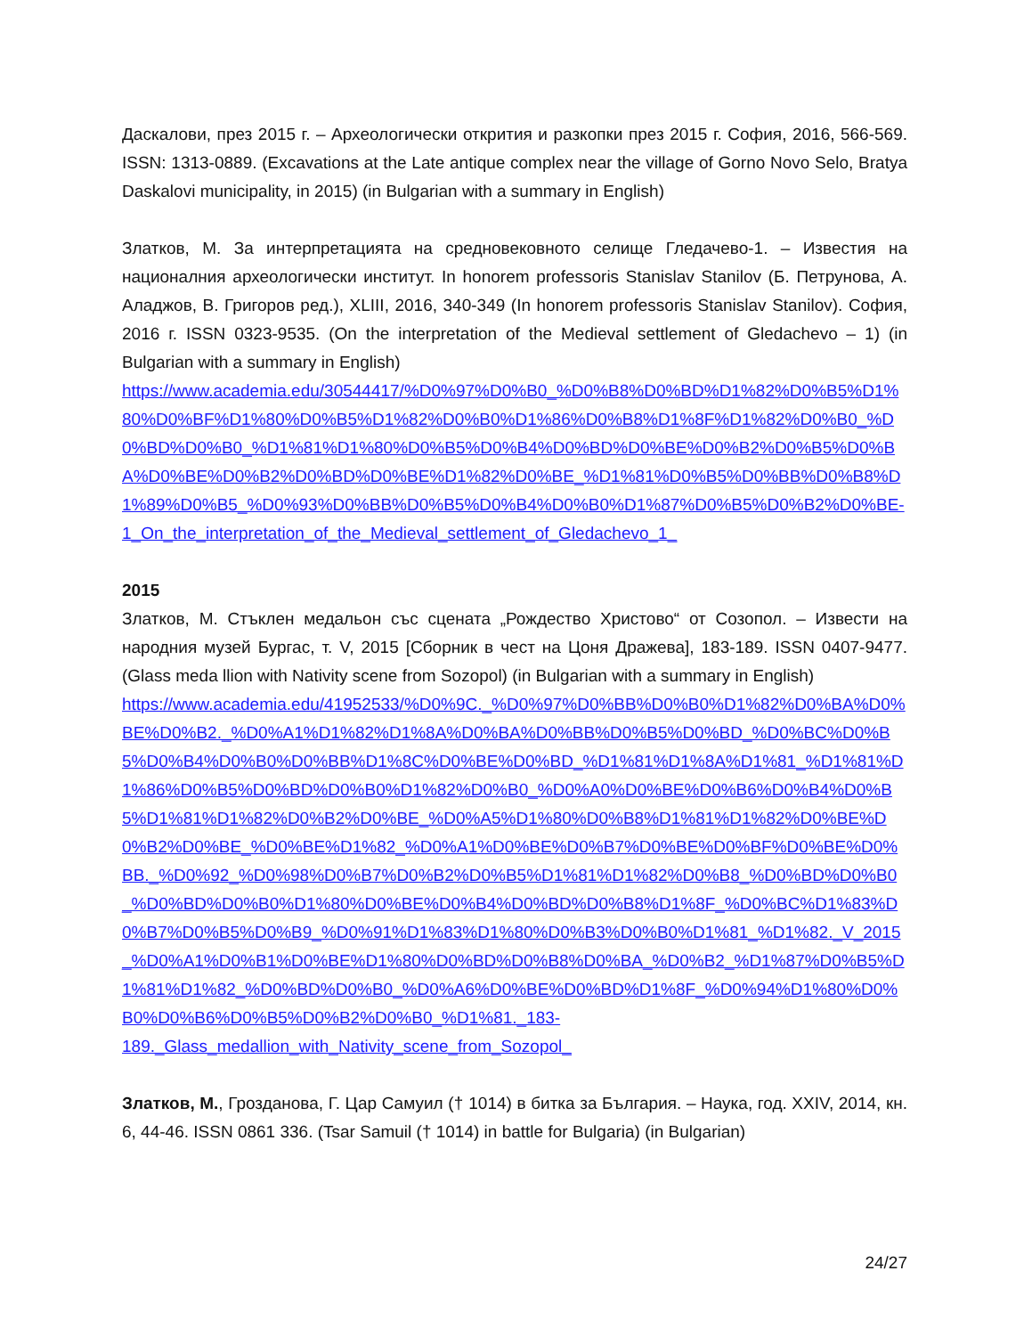Даскалови, през 2015 г. – Археологически открития и разкопки през 2015 г. София, 2016, 566-569. ISSN: 1313-0889. (Excavations at the Late antique complex near the village of Gorno Novo Selo, Bratya Daskalovi municipality, in 2015) (in Bulgarian with a summary in English)
Златков, М. За интерпретацията на средновековното селище Гледачево-1. – Известия на националния археологически институт. In honorem professoris Stanislav Stanilov (Б. Петрунова, А. Аладжов, В. Григоров ред.), XLIII, 2016, 340-349 (In honorem professoris Stanislav Stanilov). София, 2016 г. ISSN 0323-9535. (On the interpretation of the Medieval settlement of Gledachevo – 1) (in Bulgarian with a summary in English)
https://www.academia.edu/30544417/%D0%97%D0%B0_%D0%B8%D0%BD%D1%82%D0%B5%D1%80%D0%BF%D1%80%D0%B5%D1%82%D0%B0%D1%86%D0%B8%D1%8F%D1%82%D0%B0_%D0%BD%D0%B0_%D1%81%D1%80%D0%B5%D0%B4%D0%BD%D0%BE%D0%B2%D0%B5%D0%BA%D0%BE%D0%B2%D0%BD%D0%BE%D1%82%D0%BE_%D1%81%D0%B5%D0%BB%D0%B8%D1%89%D0%B5_%D0%93%D0%BB%D0%B5%D0%B4%D0%B0%D1%87%D0%B5%D0%B2%D0%BE-1_On_the_interpretation_of_the_Medieval_settlement_of_Gledachevo_1_
2015
Златков, М. Стъклен медальон със сцената „Рождество Христово“ от Созопол. – Извести на народния музей Бургас, т. V, 2015 [Сборник в чест на Цоня Дражева], 183-189. ISSN 0407-9477. (Glass meda llion with Nativity scene from Sozopol) (in Bulgarian with a summary in English)
https://www.academia.edu/41952533/%D0%9C._%D0%97%D0%BB%D0%B0%D1%82%D0%BA%D0%BE%D0%B2._%D0%A1%D1%82%D1%8A%D0%BA%D0%BB%D0%B5%D0%BD_%D0%BC%D0%B5%D0%B4%D0%B0%D0%BB%D1%8C%D0%BE%D0%BD_%D1%81%D1%8A%D1%81_%D1%81%D1%86%D0%B5%D0%BD%D0%B0%D1%82%D0%B0_%D0%A0%D0%BE%D0%B6%D0%B4%D0%B5%D1%81%D1%82%D0%B2%D0%BE_%D0%A5%D1%80%D0%B8%D1%81%D1%82%D0%BE%D0%B2%D0%BE_%D0%BE%D1%82_%D0%A1%D0%BE%D0%B7%D0%BE%D0%BF%D0%BE%D0%BB._%D0%92_%D0%98%D0%B7%D0%B2%D0%B5%D1%81%D1%82%D0%B8_%D0%BD%D0%B0_%D0%BD%D0%B0%D1%80%D0%BE%D0%B4%D0%BD%D0%B8%D1%8F_%D0%BC%D1%83%D0%B7%D0%B5%D0%B9_%D0%91%D1%83%D1%80%D0%B3%D0%B0%D1%81_%D1%82._V_2015_%D0%A1%D0%B1%D0%BE%D1%80%D0%BD%D0%B8%D0%BA_%D0%B2_%D1%87%D0%B5%D1%81%D1%82_%D0%BD%D0%B0_%D0%A6%D0%BE%D0%BD%D1%8F_%D0%94%D1%80%D0%B0%D0%B6%D0%B5%D0%B2%D0%B0_%D1%81._183-
189._Glass_medallion_with_Nativity_scene_from_Sozopol_
Златков, М., Грозданова, Г. Цар Самуил († 1014) в битка за България. – Наука, год. XXIV, 2014, кн. 6, 44-46. ISSN 0861 336. (Tsar Samuil († 1014) in battle for Bulgaria) (in Bulgarian)
24/27